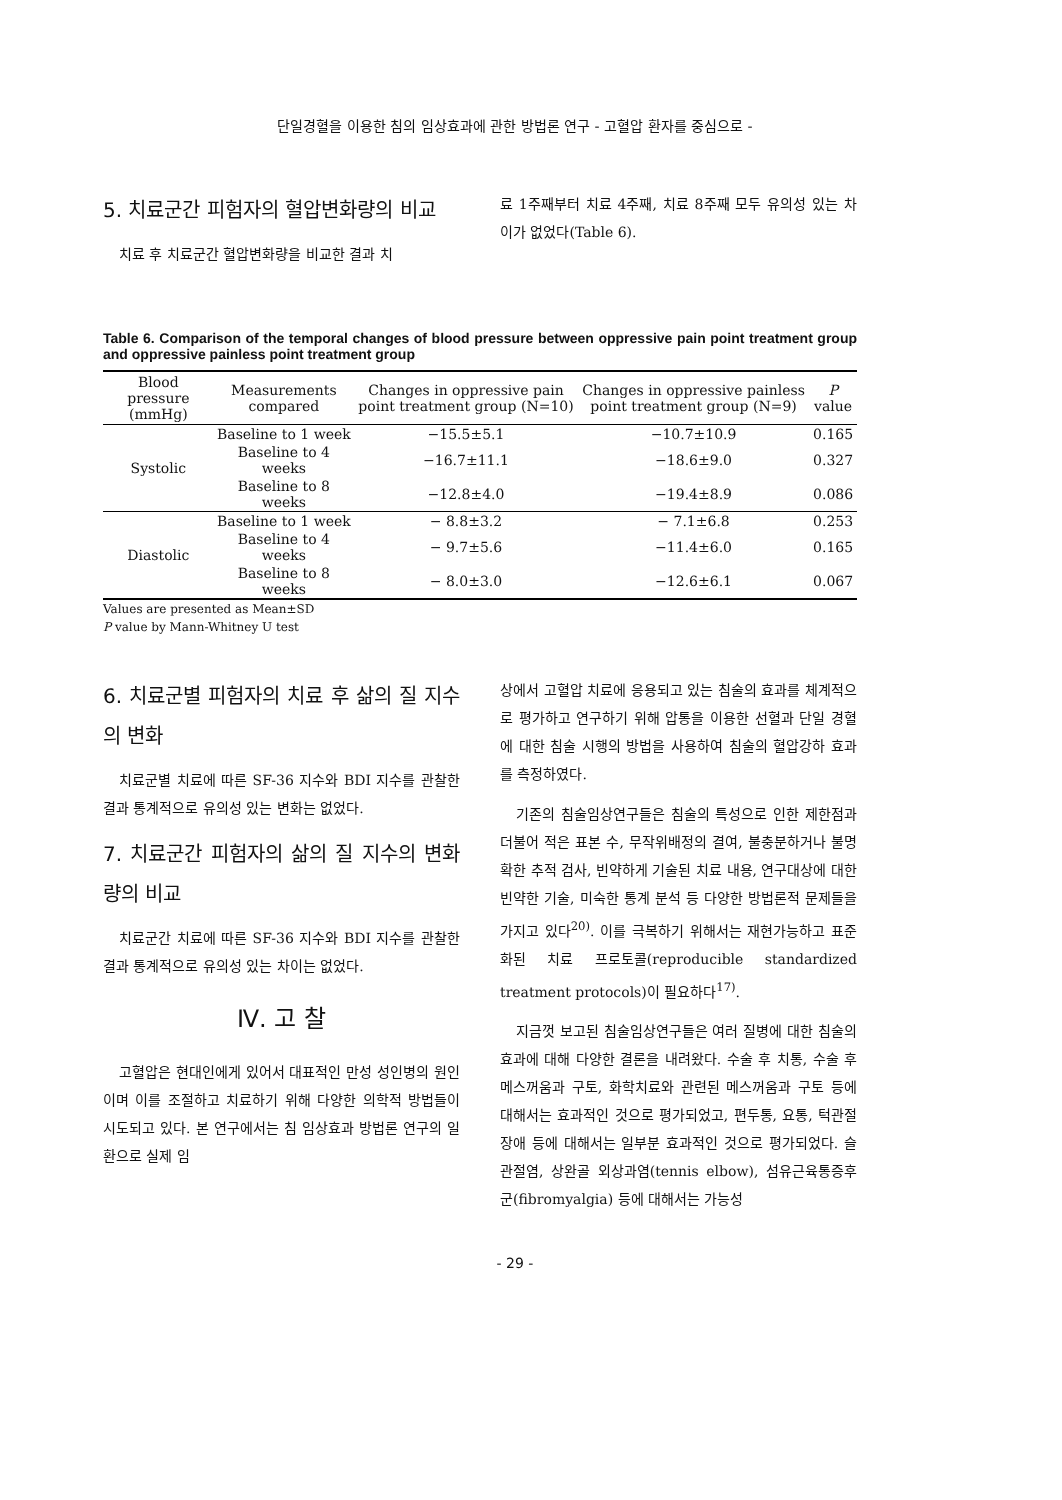단일경혈을 이용한 침의 임상효과에 관한 방법론 연구 - 고혈압 환자를 중심으로 -
5. 치료군간 피험자의 혈압변화량의 비교
치료 후 치료군간 혈압변화량을 비교한 결과 치
료 1주째부터 치료 4주째, 치료 8주째 모두 유의성 있는 차이가 없었다(Table 6).
Table 6. Comparison of the temporal changes of blood pressure between oppressive pain point treatment group and oppressive painless point treatment group
| Blood pressure (mmHg) | Measurements compared | Changes in oppressive pain point treatment group (N=10) | Changes in oppressive painless point treatment group (N=9) | P value |
| --- | --- | --- | --- | --- |
| Systolic | Baseline to 1 week | −15.5±5.1 | −10.7±10.9 | 0.165 |
| | Baseline to 4 weeks | −16.7±11.1 | −18.6±9.0 | 0.327 |
| | Baseline to 8 weeks | −12.8±4.0 | −19.4±8.9 | 0.086 |
| Diastolic | Baseline to 1 week | − 8.8±3.2 | − 7.1±6.8 | 0.253 |
| | Baseline to 4 weeks | − 9.7±5.6 | −11.4±6.0 | 0.165 |
| | Baseline to 8 weeks | − 8.0±3.0 | −12.6±6.1 | 0.067 |
Values are presented as Mean±SD
P value by Mann-Whitney U test
6. 치료군별 피험자의 치료 후 삶의 질 지수의 변화
치료군별 치료에 따른 SF-36 지수와 BDI 지수를 관찰한 결과 통계적으로 유의성 있는 변화는 없었다.
7. 치료군간 피험자의 삶의 질 지수의 변화량의 비교
치료군간 치료에 따른 SF-36 지수와 BDI 지수를 관찰한 결과 통계적으로 유의성 있는 차이는 없었다.
Ⅳ. 고 찰
고혈압은 현대인에게 있어서 대표적인 만성 성인병의 원인이며 이를 조절하고 치료하기 위해 다양한 의학적 방법들이 시도되고 있다. 본 연구에서는 침 임상효과 방법론 연구의 일환으로 실제 임
상에서 고혈압 치료에 응용되고 있는 침술의 효과를 체계적으로 평가하고 연구하기 위해 압통을 이용한 선혈과 단일 경혈에 대한 침술 시행의 방법을 사용하여 침술의 혈압강하 효과를 측정하였다.
기존의 침술임상연구들은 침술의 특성으로 인한 제한점과 더불어 적은 표본 수, 무작위배정의 결여, 불충분하거나 불명확한 추적 검사, 빈약하게 기술된 치료 내용, 연구대상에 대한 빈약한 기술, 미숙한 통계 분석 등 다양한 방법론적 문제들을 가지고 있다<sup>20)</sup>. 이를 극복하기 위해서는 재현가능하고 표준화된 치료 프로토콜(reproducible standardized treatment protocols)이 필요하다<sup>17)</sup>.
지금껏 보고된 침술임상연구들은 여러 질병에 대한 침술의 효과에 대해 다양한 결론을 내려왔다. 수술 후 치통, 수술 후 메스꺼움과 구토, 화학치료와 관련된 메스꺼움과 구토 등에 대해서는 효과적인 것으로 평가되었고, 편두통, 요통, 턱관절 장애 등에 대해서는 일부분 효과적인 것으로 평가되었다. 슬관절염, 상완골 외상과염(tennis elbow), 섬유근육통증후군(fibromyalgia) 등에 대해서는 가능성
- 29 -